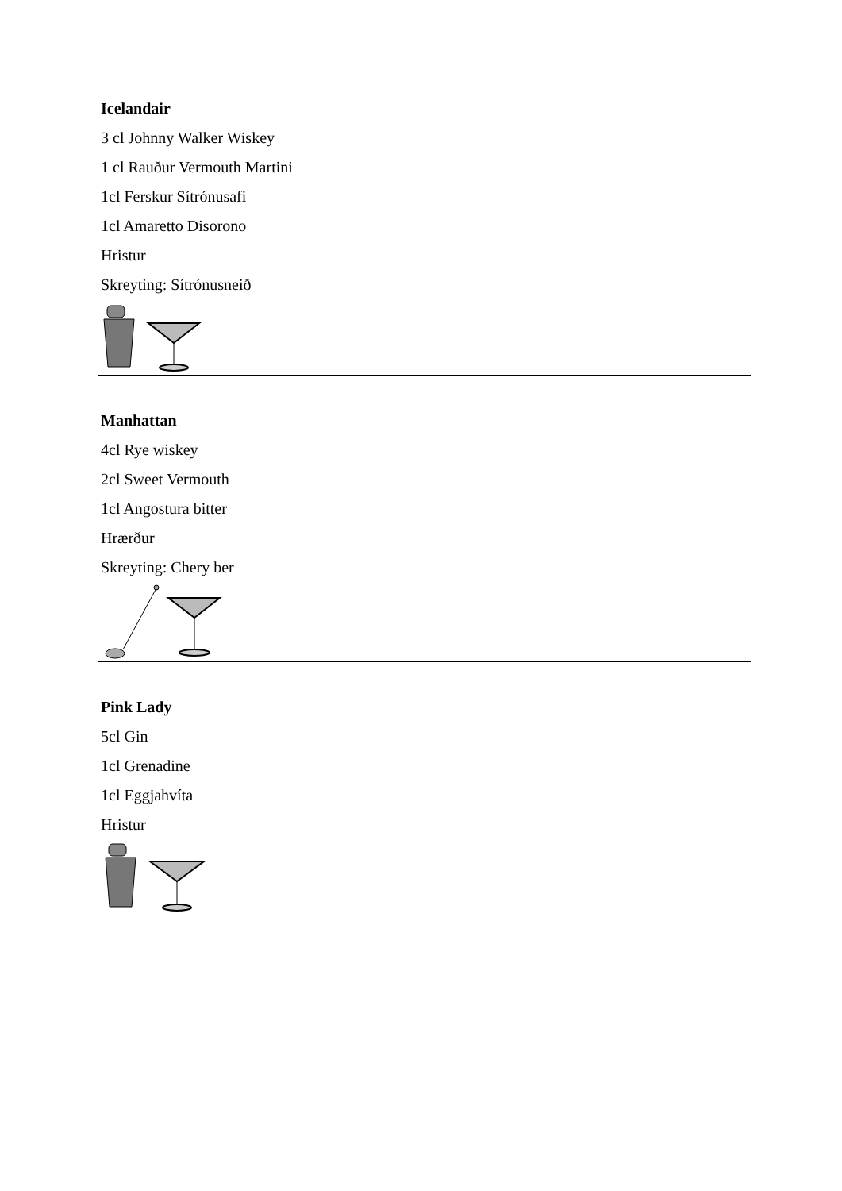Icelandair
3 cl Johnny Walker Wiskey
1 cl Rauður Vermouth Martini
1cl Ferskur Sítrónusafi
1cl Amaretto Disorono
Hristur
Skreyting: Sítrónusneið
Manhattan
4cl Rye wiskey
2cl Sweet Vermouth
1cl Angostura bitter
Hrærður
Skreyting: Chery ber
Pink Lady
5cl Gin
1cl Grenadine
1cl Eggjahvíta
Hristur